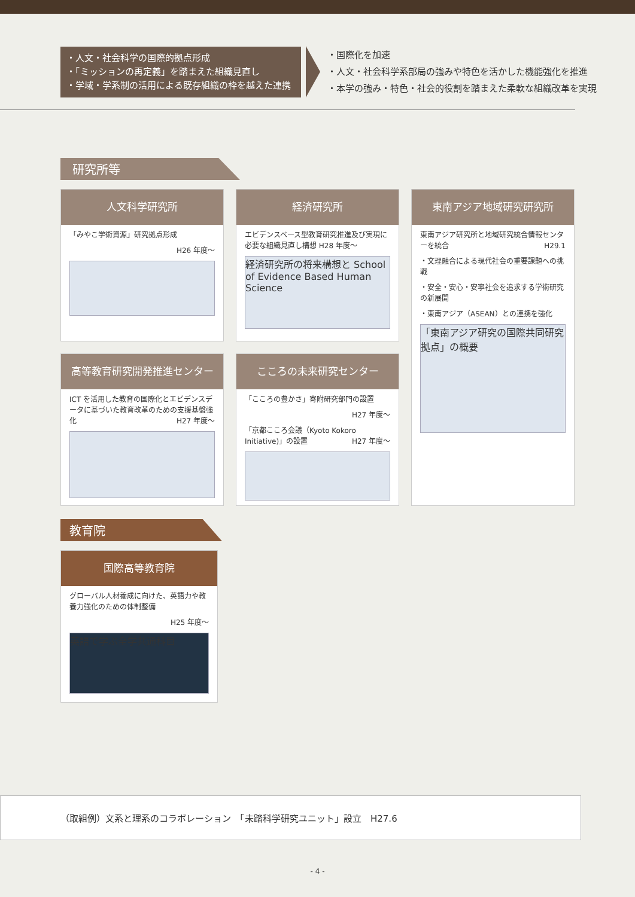・人文・社会科学の国際的拠点形成
・「ミッションの再定義」を踏まえた組織見直し
・学域・学系制の活用による既存組織の枠を越えた連携
・国際化を加速
・人文・社会科学系部局の強みや特色を活かした機能強化を推進
・本学の強み・特色・社会的役割を踏まえた柔軟な組織改革を実現
研究所等
人文科学研究所
「みやこ学術資源」研究拠点形成
H26 年度～
経済研究所
エビデンスベース型教育研究推進及び実現に必要な組織見直し構想 H28 年度～
経済研究所の将来構想と School of Evidence Based Human Science
東南アジア地域研究研究所
東南アジア研究所と地域研究統合情報センターを統合 H29.1
・文理融合による現代社会の重要課題への挑戦
・安全・安心・安寧社会を追求する学術研究の新展開
・東南アジア（ASEAN）との連携を強化
「東南アジア研究の国際共同研究拠点」の概要
高等教育研究開発推進センター
ICT を活用した教育の国際化とエビデンスデータに基づいた教育改革のための支援基盤強化 H27 年度～
こころの未来研究センター
「こころの豊かさ」寄附研究部門の設置
H27 年度～
「京都こころ会議（Kyoto Kokoro Initiative)」の設置 H27 年度～
教育院
国際高等教育院
グローバル人材養成に向けた、英語力や教養力強化のための体制整備
H25 年度～
英語で学ぶ全学共通科目
（取組例）文系と理系のコラボレーション　「未踏科学研究ユニット」設立　H27.6
- 4 -